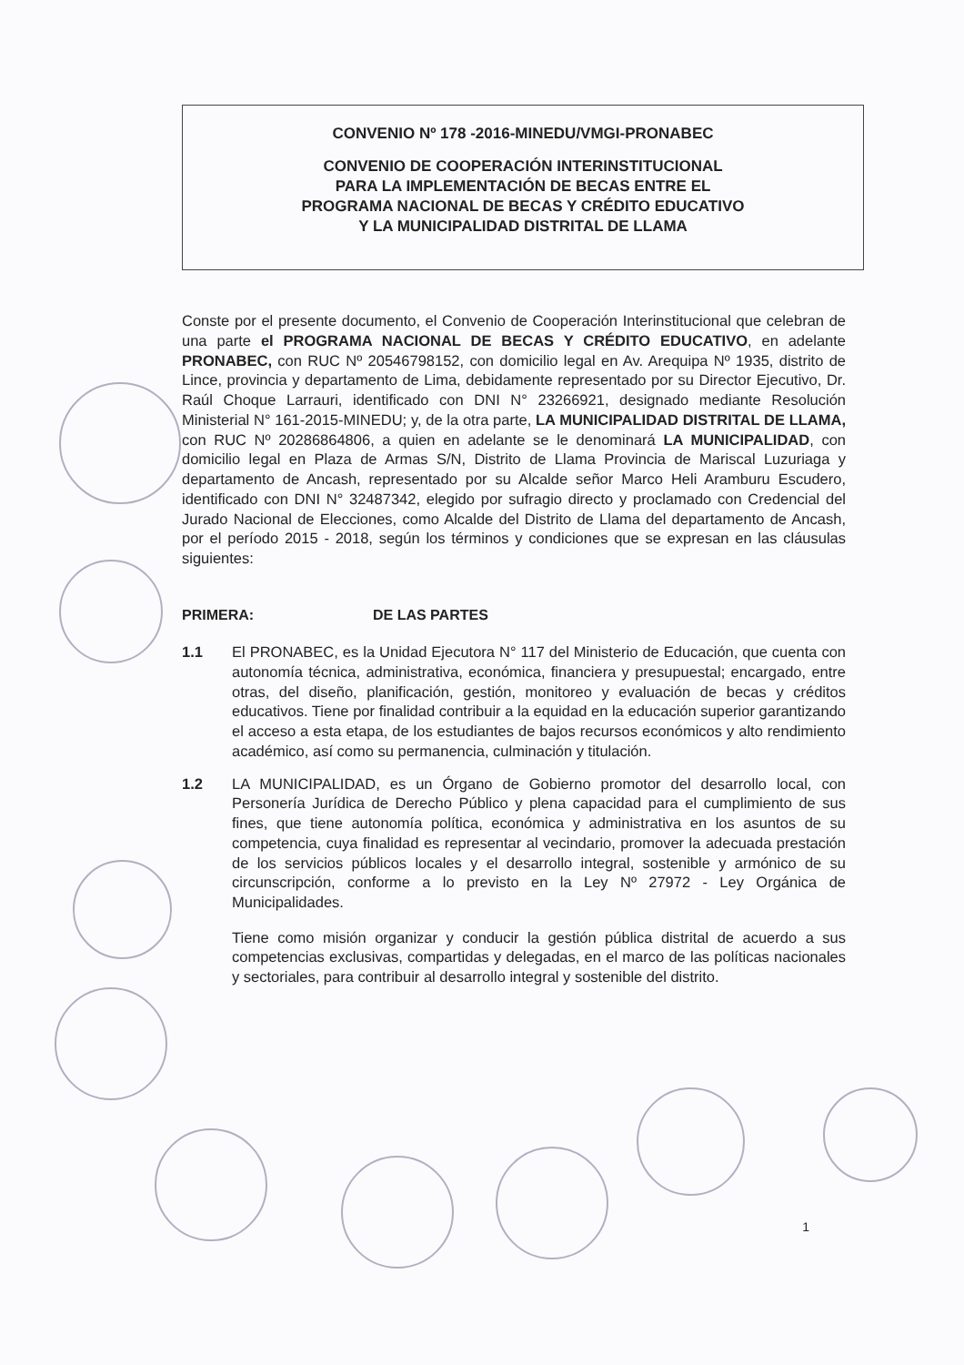CONVENIO Nº 178 -2016-MINEDU/VMGI-PRONABEC
CONVENIO DE COOPERACIÓN INTERINSTITUCIONAL
PARA LA IMPLEMENTACIÓN DE BECAS ENTRE EL
PROGRAMA NACIONAL DE BECAS Y CRÉDITO EDUCATIVO
Y LA MUNICIPALIDAD DISTRITAL DE LLAMA
Conste por el presente documento, el Convenio de Cooperación Interinstitucional que celebran de una parte el PROGRAMA NACIONAL DE BECAS Y CRÉDITO EDUCATIVO, en adelante PRONABEC, con RUC Nº 20546798152, con domicilio legal en Av. Arequipa Nº 1935, distrito de Lince, provincia y departamento de Lima, debidamente representado por su Director Ejecutivo, Dr. Raúl Choque Larrauri, identificado con DNI N° 23266921, designado mediante Resolución Ministerial N° 161-2015-MINEDU; y, de la otra parte, LA MUNICIPALIDAD DISTRITAL DE LLAMA, con RUC Nº 20286864806, a quien en adelante se le denominará LA MUNICIPALIDAD, con domicilio legal en Plaza de Armas S/N, Distrito de Llama Provincia de Mariscal Luzuriaga y departamento de Ancash, representado por su Alcalde señor Marco Heli Aramburu Escudero, identificado con DNI N° 32487342, elegido por sufragio directo y proclamado con Credencial del Jurado Nacional de Elecciones, como Alcalde del Distrito de Llama del departamento de Ancash, por el período 2015 - 2018, según los términos y condiciones que se expresan en las cláusulas siguientes:
PRIMERA: DE LAS PARTES
1.1 El PRONABEC, es la Unidad Ejecutora N° 117 del Ministerio de Educación, que cuenta con autonomía técnica, administrativa, económica, financiera y presupuestal; encargado, entre otras, del diseño, planificación, gestión, monitoreo y evaluación de becas y créditos educativos. Tiene por finalidad contribuir a la equidad en la educación superior garantizando el acceso a esta etapa, de los estudiantes de bajos recursos económicos y alto rendimiento académico, así como su permanencia, culminación y titulación.
1.2 LA MUNICIPALIDAD, es un Órgano de Gobierno promotor del desarrollo local, con Personería Jurídica de Derecho Público y plena capacidad para el cumplimiento de sus fines, que tiene autonomía política, económica y administrativa en los asuntos de su competencia, cuya finalidad es representar al vecindario, promover la adecuada prestación de los servicios públicos locales y el desarrollo integral, sostenible y armónico de su circunscripción, conforme a lo previsto en la Ley Nº 27972 - Ley Orgánica de Municipalidades.
Tiene como misión organizar y conducir la gestión pública distrital de acuerdo a sus competencias exclusivas, compartidas y delegadas, en el marco de las políticas nacionales y sectoriales, para contribuir al desarrollo integral y sostenible del distrito.
1